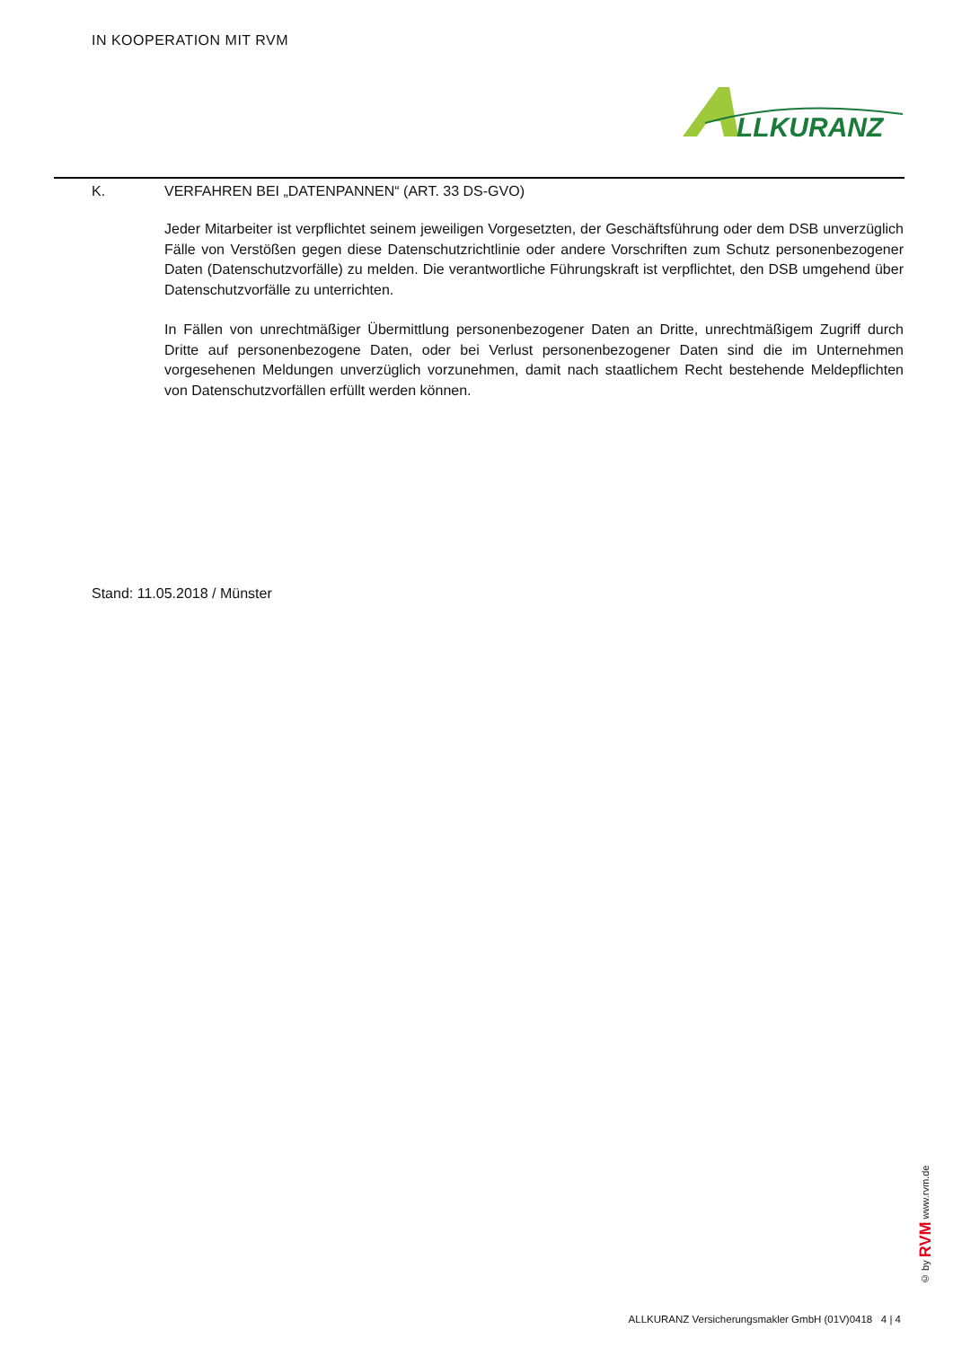IN KOOPERATION MIT RVM
LLKURANZ
K. VERFAHREN BEI „DATENPANNEN“ (ART. 33 DS-GVO)
Jeder Mitarbeiter ist verpflichtet seinem jeweiligen Vorgesetzten, der Geschäftsführung oder dem DSB unverzüglich Fälle von Verstößen gegen diese Datenschutzrichtlinie oder andere Vorschriften zum Schutz personenbezogener Daten (Datenschutzvorfälle) zu melden. Die verantwortliche Führungskraft ist verpflichtet, den DSB umgehend über Datenschutzvorfälle zu unterrichten.
In Fällen von unrechtmäßiger Übermittlung personenbezogener Daten an Dritte, unrechtmäßigem Zugriff durch Dritte auf personenbezogene Daten, oder bei Verlust personenbezogener Daten sind die im Unternehmen vorgesehenen Meldungen unverzüglich vorzunehmen, damit nach staatlichem Recht bestehende Meldepflichten von Datenschutzvorfällen erfüllt werden können.
Stand: 11.05.2018 / Münster
© by RVM www.rvm.de
ALLKURANZ Versicherungsmakler GmbH (01V)0418 4 | 4